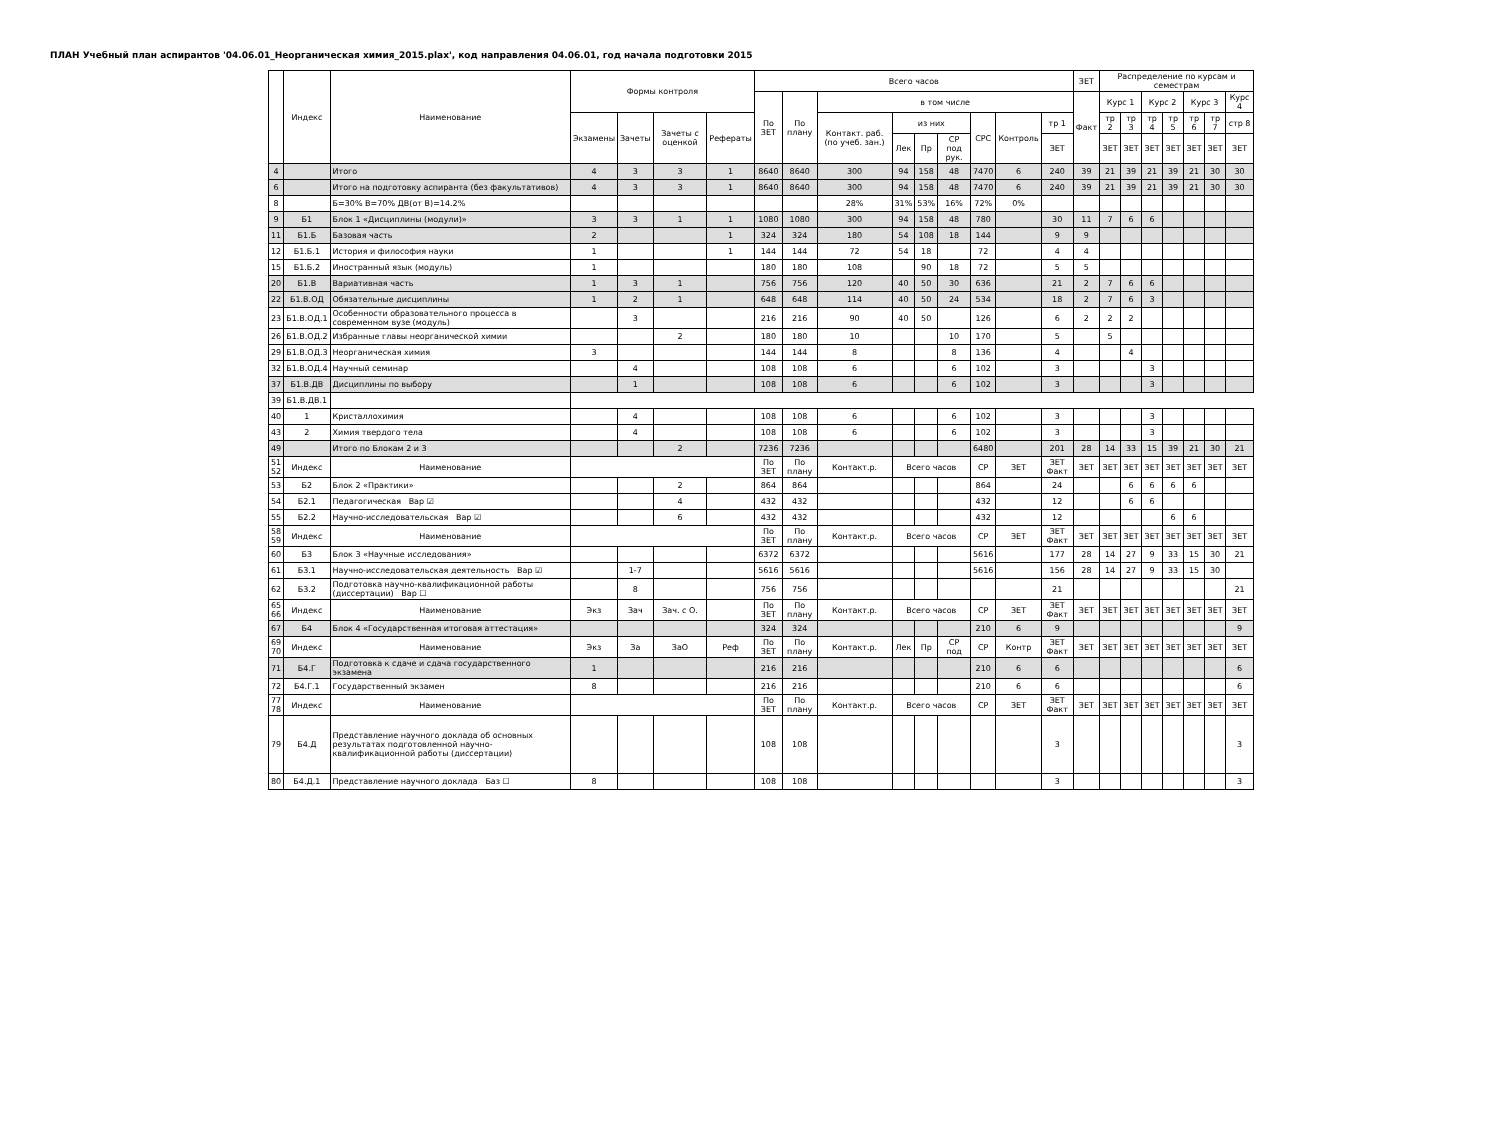ПЛАН Учебный план аспирантов '04.06.01_Неорганическая химия_2015.plax', код направления 04.06.01, год начала подготовки 2015
| | Индекс | Наименование | Формы контроля | | | | Всего часов | | | | | | | | | ЗЕТ | Распределение по курсам и семестрам | | | | | | |
| --- | --- | --- | --- | --- | --- | --- | --- | --- | --- | --- | --- | --- | --- | --- | --- | --- | --- | --- | --- | --- | --- | --- | --- |
| | | | | | | | По ЗЕТ | По плану | в том числе | | | | | | | Факт | Курс 1 | | Курс 2 | | Курс 3 | | Курс 4 |
| | | | Экзамены | Зачеты | Зачеты с оценкой | Рефераты | | | Контакт. раб. (по учеб. зан.) | из них | | | СРС | Контроль | тр 1 | | тр 2 | тр 3 | тр 4 | тр 5 | тр 6 | тр 7 | стр 8 |
| | | | | | | | | | | Лек | Пр | СР под рук. | | | ЗЕТ | | ЗЕТ | ЗЕТ | ЗЕТ | ЗЕТ | ЗЕТ | ЗЕТ | ЗЕТ |
| 4 | | Итого | 4 | 3 | 3 | 1 | 8640 | 8640 | 300 | 94 | 158 | 48 | 7470 | 6 | 240 | 39 | 21 | 39 | 21 | 39 | 21 | 30 | 30 |
| 6 | | Итого на подготовку аспиранта (без факультативов) | 4 | 3 | 3 | 1 | 8640 | 8640 | 300 | 94 | 158 | 48 | 7470 | 6 | 240 | 39 | 21 | 39 | 21 | 39 | 21 | 30 | 30 |
| 8 | | Б=30% В=70% ДВ(от В)=14.2% | | | | | | | 28% | 31% | 53% | 16% | 72% | 0% | | | | | | | | | |
| 9 | Б1 | Блок 1 «Дисциплины (модули)» | 3 | 3 | 1 | 1 | 1080 | 1080 | 300 | 94 | 158 | 48 | 780 | | 30 | 11 | 7 | 6 | 6 | | | | |
| 11 | Б1.Б | Базовая часть | 2 | | | 1 | 324 | 324 | 180 | 54 | 108 | 18 | 144 | | 9 | 9 | | | | | | | |
| 12 | Б1.Б.1 | История и философия науки | 1 | | | 1 | 144 | 144 | 72 | 54 | 18 | | 72 | | 4 | 4 | | | | | | | |
| 15 | Б1.Б.2 | Иностранный язык (модуль) | 1 | | | | 180 | 180 | 108 | | 90 | 18 | 72 | | 5 | 5 | | | | | | | |
| 20 | Б1.В | Вариативная часть | 1 | 3 | 1 | | 756 | 756 | 120 | 40 | 50 | 30 | 636 | | 21 | 2 | 7 | 6 | 6 | | | | |
| 22 | Б1.В.ОД | Обязательные дисциплины | 1 | 2 | 1 | | 648 | 648 | 114 | 40 | 50 | 24 | 534 | | 18 | 2 | 7 | 6 | 3 | | | | |
| 23 | Б1.В.ОД.1 | Особенности образовательного процесса в современном вузе (модуль) | | 3 | | | 216 | 216 | 90 | 40 | 50 | | 126 | | 6 | 2 | 2 | 2 | | | | | |
| 26 | Б1.В.ОД.2 | Избранные главы неорганической химии | | | 2 | | 180 | 180 | 10 | | | 10 | 170 | | 5 | | 5 | | | | | | |
| 29 | Б1.В.ОД.3 | Неорганическая химия | 3 | | | | 144 | 144 | 8 | | | 8 | 136 | | 4 | | | 4 | | | | | |
| 32 | Б1.В.ОД.4 | Научный семинар | | 4 | | | 108 | 108 | 6 | | | 6 | 102 | | 3 | | | | 3 | | | | |
| 37 | Б1.В.ДВ | Дисциплины по выбору | | 1 | | | 108 | 108 | 6 | | | 6 | 102 | | 3 | | | | 3 | | | | |
| 39 | Б1.В.ДВ.1 | | | | | | | | | | | | | | | | | | | | | | |
| 40 | 1 | Кристаллохимия | | 4 | | | 108 | 108 | 6 | | | 6 | 102 | | 3 | | | | 3 | | | | |
| 43 | 2 | Химия твердого тела | | 4 | | | 108 | 108 | 6 | | | 6 | 102 | | 3 | | | | 3 | | | | |
| 49 | | Итого по Блокам 2 и 3 | | | 2 | | 7236 | 7236 | | | | | 6480 | | 201 | 28 | 14 | 33 | 15 | 39 | 21 | 30 | 21 |
| 51 52 | Индекс | Наименование | | | | | По ЗЕТ | По плану | Контакт.р. | Всего часов | | | СР | ЗЕТ | ЗЕТ Факт | ЗЕТ | ЗЕТ | ЗЕТ | ЗЕТ | ЗЕТ | ЗЕТ | ЗЕТ | ЗЕТ |
| 53 | Б2 | Блок 2 «Практики» | | | 2 | | 864 | 864 | | | | | 864 | | 24 | | | 6 | 6 | 6 | 6 | | |
| 54 | Б2.1 | Педагогическая Вар ☑ | | | 4 | | 432 | 432 | | | | | 432 | | 12 | | | 6 | 6 | | | | |
| 55 | Б2.2 | Научно-исследовательская Вар ☑ | | | 6 | | 432 | 432 | | | | | 432 | | 12 | | | | | 6 | 6 | | |
| 58 59 | Индекс | Наименование | | | | | По ЗЕТ | По плану | Контакт.р. | Всего часов | | | СР | ЗЕТ | ЗЕТ Факт | ЗЕТ | ЗЕТ | ЗЕТ | ЗЕТ | ЗЕТ | ЗЕТ | ЗЕТ | ЗЕТ |
| 60 | Б3 | Блок 3 «Научные исследования» | | | | | 6372 | 6372 | | | | | 5616 | | 177 | 28 | 14 | 27 | 9 | 33 | 15 | 30 | 21 |
| 61 | Б3.1 | Научно-исследовательская деятельность Вар ☑ | | 1-7 | | | 5616 | 5616 | | | | | 5616 | | 156 | 28 | 14 | 27 | 9 | 33 | 15 | 30 | |
| 62 | Б3.2 | Подготовка научно-квалификационной работы (диссертации) Вар ☐ | | 8 | | | 756 | 756 | | | | | | | 21 | | | | | | | | 21 |
| 65 66 | Индекс | Наименование | Экз | Зач | Зач. с О. | | По ЗЕТ | По плану | Контакт.р. | Всего часов | | | СР | ЗЕТ | ЗЕТ Факт | ЗЕТ | ЗЕТ | ЗЕТ | ЗЕТ | ЗЕТ | ЗЕТ | ЗЕТ | ЗЕТ |
| 67 | Б4 | Блок 4 «Государственная итоговая аттестация» | | | | | 324 | 324 | | | | | 210 | 6 | 9 | | | | | | | | 9 |
| 69 70 | Индекс | Наименование | Экз | За | ЗаО | Реф | По ЗЕТ | По плану | Контакт.р. | Лек | Пр | СР под | СР | Контр | ЗЕТ Факт | ЗЕТ | ЗЕТ | ЗЕТ | ЗЕТ | ЗЕТ | ЗЕТ | ЗЕТ | ЗЕТ |
| 71 | Б4.Г | Подготовка к сдаче и сдача государственного экзамена | 1 | | | | 216 | 216 | | | | | 210 | 6 | 6 | | | | | | | | 6 |
| 72 | Б4.Г.1 | Государственный экзамен | 8 | | | | 216 | 216 | | | | | 210 | 6 | 6 | | | | | | | | 6 |
| 77 78 | Индекс | Наименование | | | | | По ЗЕТ | По плану | Контакт.р. | Всего часов | | | СР | ЗЕТ | ЗЕТ Факт | ЗЕТ | ЗЕТ | ЗЕТ | ЗЕТ | ЗЕТ | ЗЕТ | ЗЕТ | ЗЕТ |
| 79 | Б4.Д | Представление научного доклада об основных результатах подготовленной научно-квалификационной работы (диссертации) | | | | | 108 | 108 | | | | | | | 3 | | | | | | | | 3 |
| 80 | Б4.Д.1 | Представление научного доклада Баз ☐ | 8 | | | | 108 | 108 | | | | | | | 3 | | | | | | | | 3 |